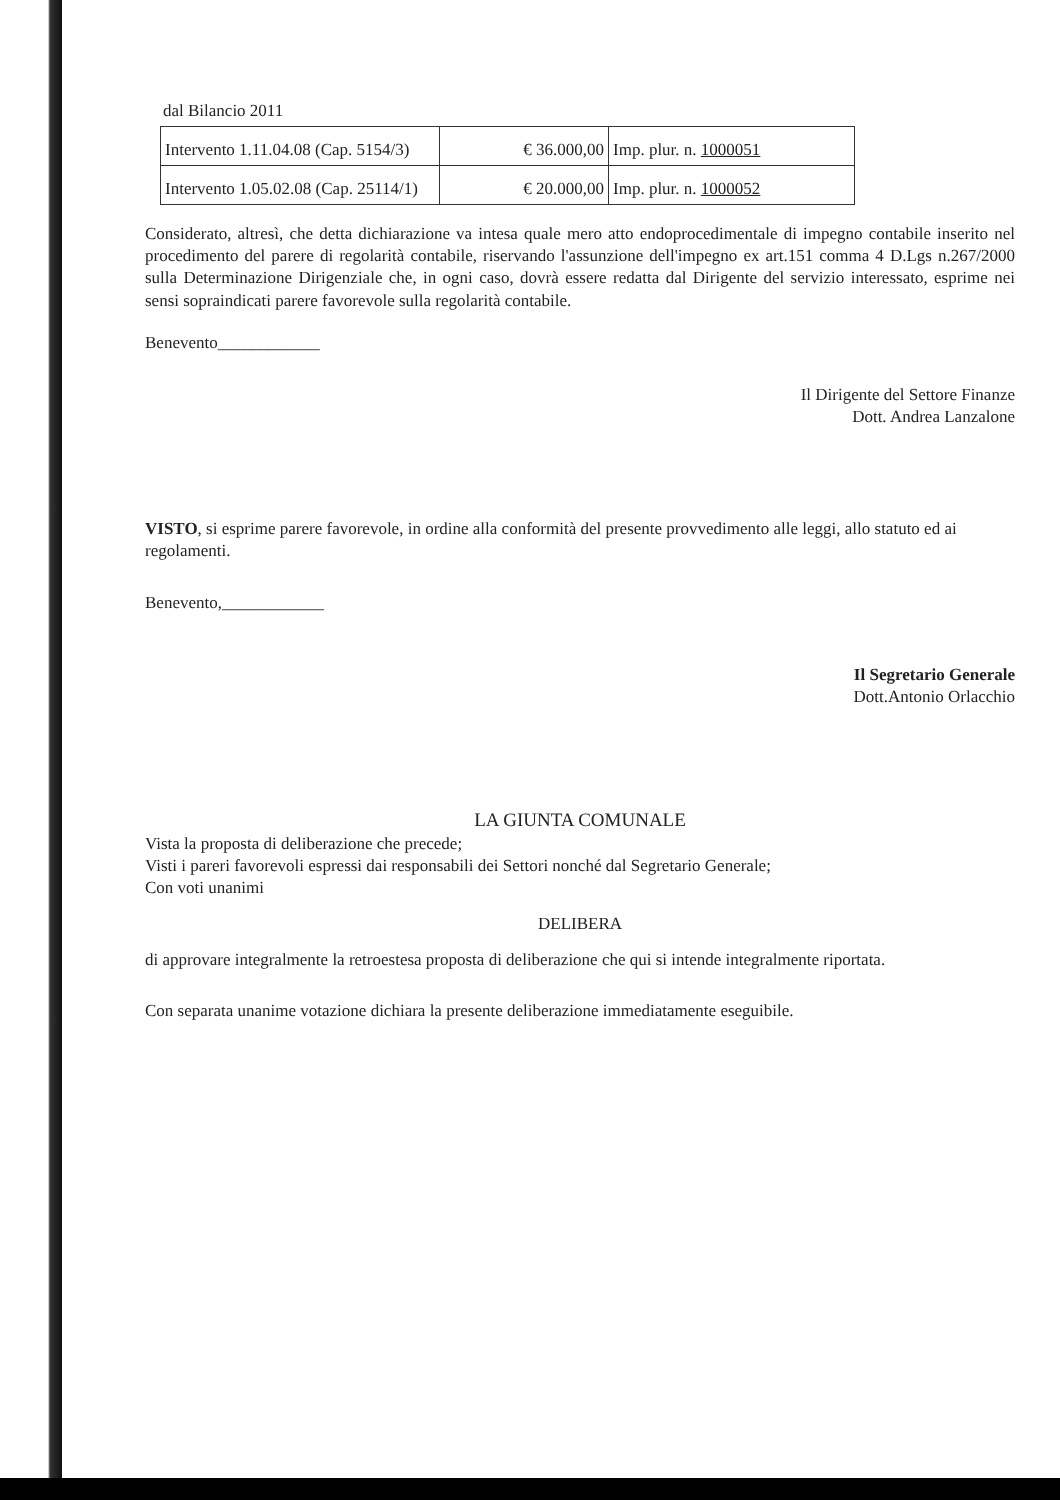dal Bilancio 2011
| Intervento 1.11.04.08 (Cap. 5154/3) | € 36.000,00 | Imp. plur. n. 1000051 |
| Intervento 1.05.02.08 (Cap. 25114/1) | € 20.000,00 | Imp. plur. n. 1000052 |
Considerato, altresì, che detta dichiarazione va intesa quale mero atto endoprocedimentale di impegno contabile inserito nel procedimento del parere di regolarità contabile, riservando l'assunzione dell'impegno ex art.151 comma 4 D.Lgs n.267/2000 sulla Determinazione Dirigenziale che, in ogni caso, dovrà essere redatta dal Dirigente del servizio interessato, esprime nei sensi sopraindicati parere favorevole sulla regolarità contabile.
Benevento____________
Il Dirigente del Settore Finanze
Dott. Andrea Lanzalone
VISTO, si esprime parere favorevole, in ordine alla conformità del presente provvedimento alle leggi, allo statuto ed ai regolamenti.
Benevento,____________
Il Segretario Generale
Dott.Antonio Orlacchio
LA GIUNTA COMUNALE
Vista la proposta di deliberazione che precede;
Visti i pareri favorevoli espressi dai responsabili dei Settori nonché dal Segretario Generale;
Con voti unanimi
DELIBERA
di approvare integralmente la retroestesa proposta di deliberazione che qui si intende integralmente riportata.
Con separata unanime votazione dichiara la presente deliberazione immediatamente eseguibile.